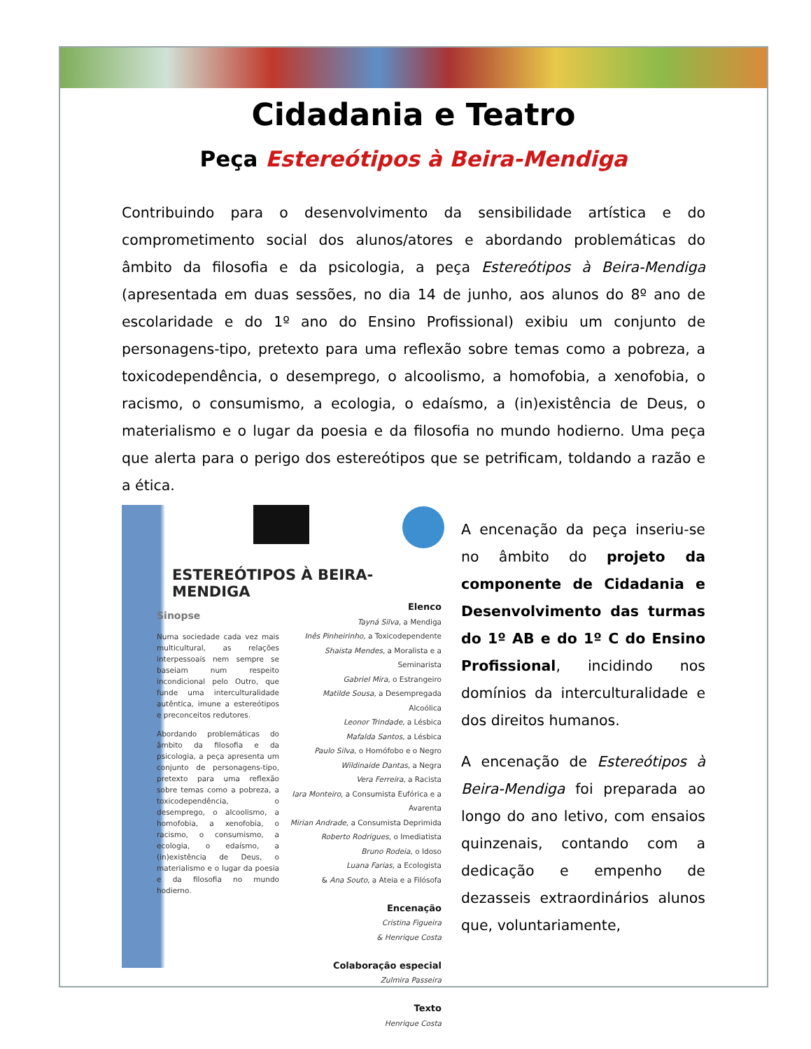Cidadania e Teatro
Peça Estereótipos à Beira-Mendiga
Contribuindo para o desenvolvimento da sensibilidade artística e do comprometimento social dos alunos/atores e abordando problemáticas do âmbito da filosofia e da psicologia, a peça Estereótipos à Beira-Mendiga (apresentada em duas sessões, no dia 14 de junho, aos alunos do 8º ano de escolaridade e do 1º ano do Ensino Profissional) exibiu um conjunto de personagens-tipo, pretexto para uma reflexão sobre temas como a pobreza, a toxicodependência, o desemprego, o alcoolismo, a homofobia, a xenofobia, o racismo, o consumismo, a ecologia, o edaísmo, a (in)existência de Deus, o materialismo e o lugar da poesia e da filosofia no mundo hodierno. Uma peça que alerta para o perigo dos estereótipos que se petrificam, toldando a razão e a ética.
ESTEREÓTIPOS À BEIRA-MENDIGA
Sinopse
Numa sociedade cada vez mais multicultural, as relações interpessoais nem sempre se baseiam num respeito incondicional pelo Outro, que funde uma interculturalidade autêntica, imune a estereótipos e preconceitos redutores.
Abordando problemáticas do âmbito da filosofia e da psicologia, a peça apresenta um conjunto de personagens-tipo, pretexto para uma reflexão sobre temas como a pobreza, a toxicodependência, o desemprego, o alcoolismo, a homofobia, a xenofobia, o racismo, o consumismo, a ecologia, o edaísmo, a (in)existência de Deus, o materialismo e o lugar da poesia e da filosofia no mundo hodierno.
Elenco
Tayná Silva, a Mendiga
Inês Pinheirinho, a Toxicodependente
Shaista Mendes, a Moralista e a Seminarista
Gabriel Mira, o Estrangeiro
Matilde Sousa, a Desempregada Alcoólica
Leonor Trindade, a Lésbica
Mafalda Santos, a Lésbica
Paulo Silva, o Homófobo e o Negro
Wildinaide Dantas, a Negra
Vera Ferreira, a Racista
Iara Monteiro, a Consumista Eufórica e a Avarenta
Mirian Andrade, a Consumista Deprimida
Roberto Rodrigues, o Imediatista
Bruno Rodeia, o Idoso
Luana Farias, a Ecologista
& Ana Souto, a Ateia e a Filósofa
Encenação
Cristina Figueira
& Henrique Costa
Colaboração especial
Zulmira Passeira
Texto
Henrique Costa
A encenação da peça inseriu-se no âmbito do projeto da componente de Cidadania e Desenvolvimento das turmas do 1º AB e do 1º C do Ensino Profissional, incidindo nos domínios da interculturalidade e dos direitos humanos.
A encenação de Estereótipos à Beira-Mendiga foi preparada ao longo do ano letivo, com ensaios quinzenais, contando com a dedicação e empenho de dezasseis extraordinários alunos que, voluntariamente,